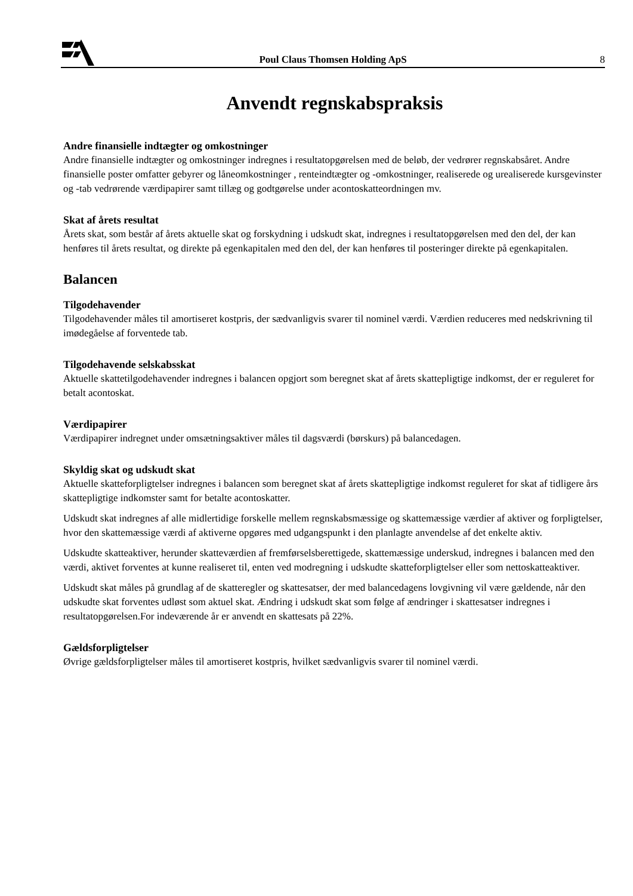Poul Claus Thomsen Holding ApS
8
Anvendt regnskabspraksis
Andre finansielle indtægter og omkostninger
Andre finansielle indtægter og omkostninger indregnes i resultatopgørelsen med de beløb, der vedrører regnskabsåret. Andre finansielle poster omfatter gebyrer og låneomkostninger , renteindtægter og -omkostninger, realiserede og urealiserede kursgevinster og -tab vedrørende værdipapirer samt tillæg og godtgørelse under acontoskatteordningen mv.
Skat af årets resultat
Årets skat, som består af årets aktuelle skat og forskydning i udskudt skat, indregnes i resultatopgørelsen med den del, der kan henføres til årets resultat, og direkte på egenkapitalen med den del, der kan henføres til posteringer direkte på egenkapitalen.
Balancen
Tilgodehavender
Tilgodehavender måles til amortiseret kostpris, der sædvanligvis svarer til nominel værdi. Værdien reduceres med nedskrivning til imødegåelse af forventede tab.
Tilgodehavende selskabsskat
Aktuelle skattetilgodehavender indregnes i balancen opgjort som beregnet skat af årets skattepligtige indkomst, der er reguleret for betalt acontoskat.
Værdipapirer
Værdipapirer indregnet under omsætningsaktiver måles til dagsværdi (børskurs) på balancedagen.
Skyldig skat og udskudt skat
Aktuelle skatteforpligtelser indregnes i balancen som beregnet skat af årets skattepligtige indkomst reguleret for skat af tidligere års skattepligtige indkomster samt for betalte acontoskatter.
Udskudt skat indregnes af alle midlertidige forskelle mellem regnskabsmæssige og skattemæssige værdier af aktiver og forpligtelser, hvor den skattemæssige værdi af aktiverne opgøres med udgangspunkt i den planlagte anvendelse af det enkelte aktiv.
Udskudte skatteaktiver, herunder skatteværdien af fremførselsberettigede, skattemæssige underskud, indregnes i balancen med den værdi, aktivet forventes at kunne realiseret til, enten ved modregning i udskudte skatteforpligtelser eller som nettoskatteaktiver.
Udskudt skat måles på grundlag af de skatteregler og skattesatser, der med balancedagens lovgivning vil være gældende, når den udskudte skat forventes udløst som aktuel skat. Ændring i udskudt skat som følge af ændringer i skattesatser indregnes i resultatopgørelsen.For indeværende år er anvendt en skattesats på 22%.
Gældsforpligtelser
Øvrige gældsforpligtelser måles til amortiseret kostpris, hvilket sædvanligvis svarer til nominel værdi.